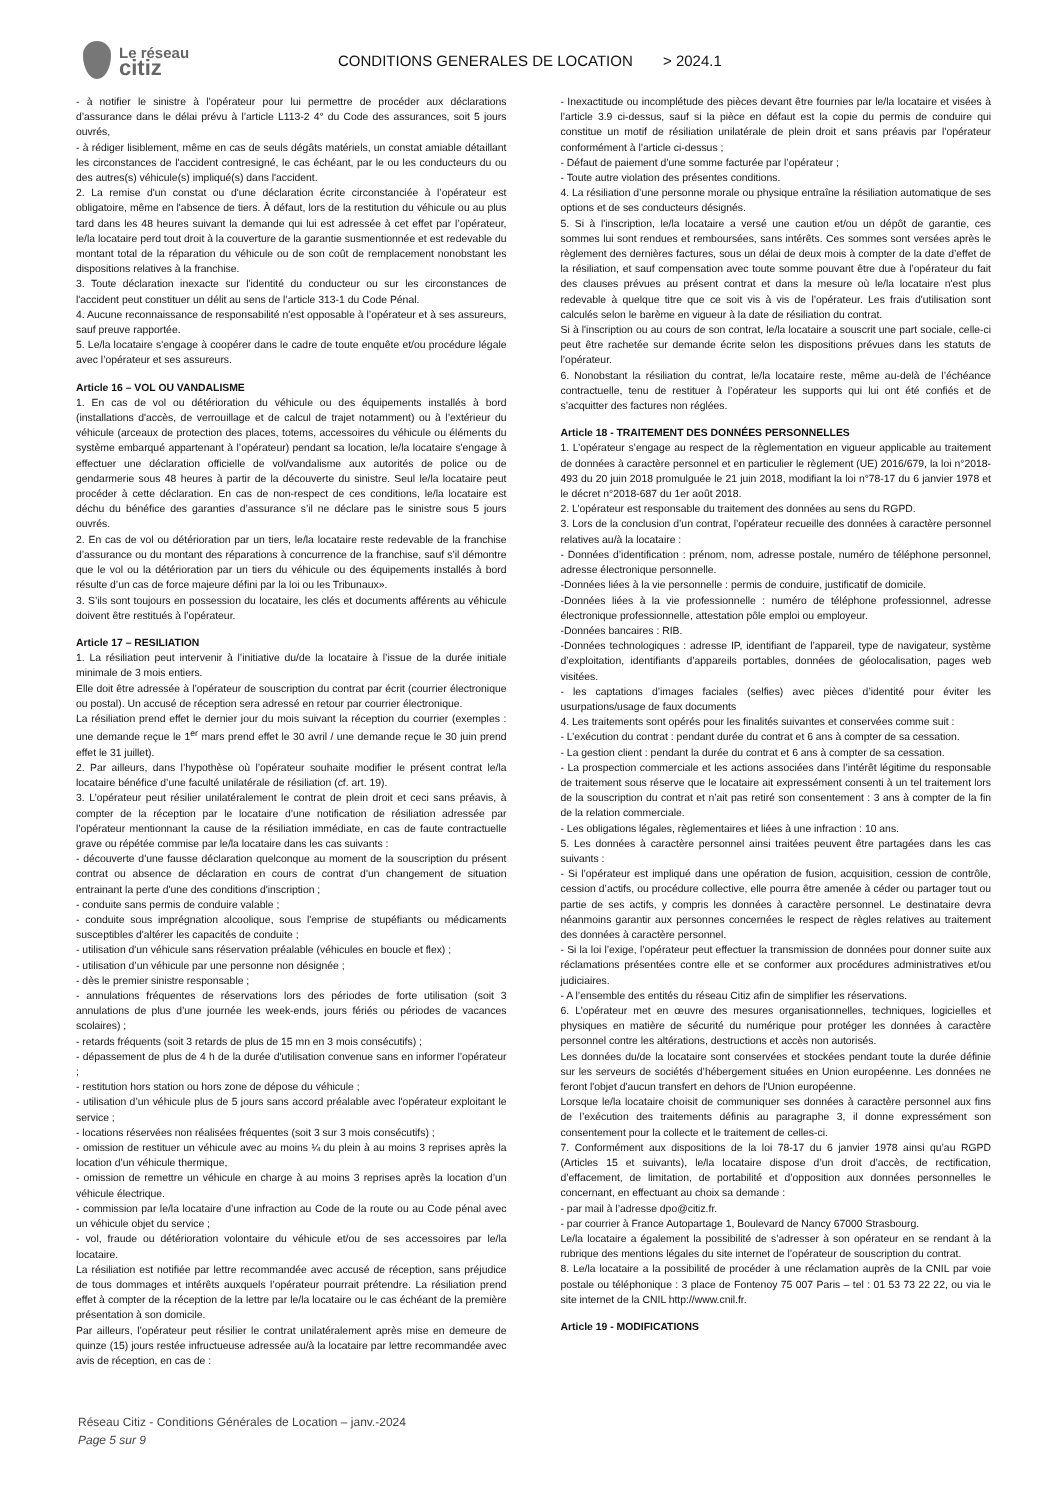Le réseau
citiz
CONDITIONS GENERALES DE LOCATION > 2024.1
- à notifier le sinistre à l’opérateur pour lui permettre de procéder aux déclarations d’assurance dans le délai prévu à l’article L113-2 4° du Code des assurances, soit 5 jours ouvrés,
- à rédiger lisiblement, même en cas de seuls dégâts matériels, un constat amiable détaillant les circonstances de l'accident contresigné, le cas échéant, par le ou les conducteurs du ou des autres(s) véhicule(s) impliqué(s) dans l'accident.
2. La remise d'un constat ou d'une déclaration écrite circonstanciée à l’opérateur est obligatoire, même en l'absence de tiers. À défaut, lors de la restitution du véhicule ou au plus tard dans les 48 heures suivant la demande qui lui est adressée à cet effet par l’opérateur, le/la locataire perd tout droit à la couverture de la garantie susmentionnée et est redevable du montant total de la réparation du véhicule ou de son coût de remplacement nonobstant les dispositions relatives à la franchise.
3. Toute déclaration inexacte sur l'identité du conducteur ou sur les circonstances de l'accident peut constituer un délit au sens de l’article 313-1 du Code Pénal.
4. Aucune reconnaissance de responsabilité n'est opposable à l’opérateur et à ses assureurs, sauf preuve rapportée.
5. Le/la locataire s'engage à coopérer dans le cadre de toute enquête et/ou procédure légale avec l’opérateur et ses assureurs.
Article 16 – VOL OU VANDALISME
1. En cas de vol ou détérioration du véhicule ou des équipements installés à bord (installations d'accès, de verrouillage et de calcul de trajet notamment) ou à l’extérieur du véhicule (arceaux de protection des places, totems, accessoires du véhicule ou éléments du système embarqué appartenant à l’opérateur) pendant sa location, le/la locataire s'engage à effectuer une déclaration officielle de vol/vandalisme aux autorités de police ou de gendarmerie sous 48 heures à partir de la découverte du sinistre. Seul le/la locataire peut procéder à cette déclaration. En cas de non-respect de ces conditions, le/la locataire est déchu du bénéfice des garanties d’assurance s’il ne déclare pas le sinistre sous 5 jours ouvrés.
2. En cas de vol ou détérioration par un tiers, le/la locataire reste redevable de la franchise d’assurance ou du montant des réparations à concurrence de la franchise, sauf s’il démontre que le vol ou la détérioration par un tiers du véhicule ou des équipements installés à bord résulte d’un cas de force majeure défini par la loi ou les Tribunaux».
3. S’ils sont toujours en possession du locataire, les clés et documents afférents au véhicule doivent être restitués à l’opérateur.
Article 17 – RESILIATION
1. La résiliation peut intervenir à l’initiative du/de la locataire à l’issue de la durée initiale minimale de 3 mois entiers.
Elle doit être adressée à l’opérateur de souscription du contrat par écrit (courrier électronique ou postal). Un accusé de réception sera adressé en retour par courrier électronique.
La résiliation prend effet le dernier jour du mois suivant la réception du courrier (exemples : une demande reçue le 1<sup>er</sup> mars prend effet le 30 avril / une demande reçue le 30 juin prend effet le 31 juillet).
2. Par ailleurs, dans l’hypothèse où l’opérateur souhaite modifier le présent contrat le/la locataire bénéfice d’une faculté unilatérale de résiliation (cf. art. 19).
3. L’opérateur peut résilier unilatéralement le contrat de plein droit et ceci sans préavis, à compter de la réception par le locataire d’une notification de résiliation adressée par l’opérateur mentionnant la cause de la résiliation immédiate, en cas de faute contractuelle grave ou répétée commise par le/la locataire dans les cas suivants :
- découverte d'une fausse déclaration quelconque au moment de la souscription du présent contrat ou absence de déclaration en cours de contrat d'un changement de situation entrainant la perte d'une des conditions d'inscription ;
- conduite sans permis de conduire valable ;
- conduite sous imprégnation alcoolique, sous l'emprise de stupéfiants ou médicaments susceptibles d'altérer les capacités de conduite ;
- utilisation d'un véhicule sans réservation préalable (véhicules en boucle et flex) ;
- utilisation d’un véhicule par une personne non désignée ;
- dès le premier sinistre responsable ;
- annulations fréquentes de réservations lors des périodes de forte utilisation (soit 3 annulations de plus d’une journée les week-ends, jours fériés ou périodes de vacances scolaires) ;
- retards fréquents (soit 3 retards de plus de 15 mn en 3 mois consécutifs) ;
- dépassement de plus de 4 h de la durée d'utilisation convenue sans en informer l’opérateur ;
- restitution hors station ou hors zone de dépose du véhicule ;
- utilisation d’un véhicule plus de 5 jours sans accord préalable avec l'opérateur exploitant le service ;
- locations réservées non réalisées fréquentes (soit 3 sur 3 mois consécutifs) ;
- omission de restituer un véhicule avec au moins ¼ du plein à au moins 3 reprises après la location d’un véhicule thermique,
- omission de remettre un véhicule en charge à au moins 3 reprises après la location d’un véhicule électrique.
- commission par le/la locataire d’une infraction au Code de la route ou au Code pénal avec un véhicule objet du service ;
- vol, fraude ou détérioration volontaire du véhicule et/ou de ses accessoires par le/la locataire.
La résiliation est notifiée par lettre recommandée avec accusé de réception, sans préjudice de tous dommages et intérêts auxquels l’opérateur pourrait prétendre. La résiliation prend effet à compter de la réception de la lettre par le/la locataire ou le cas échéant de la première présentation à son domicile.
Par ailleurs, l’opérateur peut résilier le contrat unilatéralement après mise en demeure de quinze (15) jours restée infructueuse adressée au/à la locataire par lettre recommandée avec avis de réception, en cas de :
- Inexactitude ou incomplétude des pièces devant être fournies par le/la locataire et visées à l’article 3.9 ci-dessus, sauf si la pièce en défaut est la copie du permis de conduire qui constitue un motif de résiliation unilatérale de plein droit et sans préavis par l’opérateur conformément à l’article ci-dessus ;
- Défaut de paiement d’une somme facturée par l’opérateur ;
- Toute autre violation des présentes conditions.
4. La résiliation d’une personne morale ou physique entraîne la résiliation automatique de ses options et de ses conducteurs désignés.
5. Si à l'inscription, le/la locataire a versé une caution et/ou un dépôt de garantie, ces sommes lui sont rendues et remboursées, sans intérêts. Ces sommes sont versées après le règlement des dernières factures, sous un délai de deux mois à compter de la date d’effet de la résiliation, et sauf compensation avec toute somme pouvant être due à l’opérateur du fait des clauses prévues au présent contrat et dans la mesure où le/la locataire n'est plus redevable à quelque titre que ce soit vis à vis de l’opérateur. Les frais d'utilisation sont calculés selon le barème en vigueur à la date de résiliation du contrat.
Si à l'inscription ou au cours de son contrat, le/la locataire a souscrit une part sociale, celle-ci peut être rachetée sur demande écrite selon les dispositions prévues dans les statuts de l’opérateur.
6. Nonobstant la résiliation du contrat, le/la locataire reste, même au-delà de l’échéance contractuelle, tenu de restituer à l’opérateur les supports qui lui ont été confiés et de s’acquitter des factures non réglées.
Article 18 - TRAITEMENT DES DONNÉES PERSONNELLES
1. L’opérateur s’engage au respect de la règlementation en vigueur applicable au traitement de données à caractère personnel et en particulier le règlement (UE) 2016/679, la loi n°2018-493 du 20 juin 2018 promulguée le 21 juin 2018, modifiant la loi n°78-17 du 6 janvier 1978 et le décret n°2018-687 du 1er août 2018.
2. L’opérateur est responsable du traitement des données au sens du RGPD.
3. Lors de la conclusion d’un contrat, l’opérateur recueille des données à caractère personnel relatives au/à la locataire :
- Données d’identification : prénom, nom, adresse postale, numéro de téléphone personnel, adresse électronique personnelle.
-Données liées à la vie personnelle : permis de conduire, justificatif de domicile.
-Données liées à la vie professionnelle : numéro de téléphone professionnel, adresse électronique professionnelle, attestation pôle emploi ou employeur.
-Données bancaires : RIB.
-Données technologiques : adresse IP, identifiant de l’appareil, type de navigateur, système d’exploitation, identifiants d’appareils portables, données de géolocalisation, pages web visitées.
- les captations d’images faciales (selfies) avec pièces d’identité pour éviter les usurpations/usage de faux documents
4. Les traitements sont opérés pour les finalités suivantes et conservées comme suit :
- L’exécution du contrat : pendant durée du contrat et 6 ans à compter de sa cessation.
- La gestion client : pendant la durée du contrat et 6 ans à compter de sa cessation.
- La prospection commerciale et les actions associées dans l’intérêt légitime du responsable de traitement sous réserve que le locataire ait expressément consenti à un tel traitement lors de la souscription du contrat et n’ait pas retiré son consentement : 3 ans à compter de la fin de la relation commerciale.
- Les obligations légales, règlementaires et liées à une infraction : 10 ans.
5. Les données à caractère personnel ainsi traitées peuvent être partagées dans les cas suivants :
- Si l’opérateur est impliqué dans une opération de fusion, acquisition, cession de contrôle, cession d’actifs, ou procédure collective, elle pourra être amenée à céder ou partager tout ou partie de ses actifs, y compris les données à caractère personnel. Le destinataire devra néanmoins garantir aux personnes concernées le respect de règles relatives au traitement des données à caractère personnel.
- Si la loi l’exige, l’opérateur peut effectuer la transmission de données pour donner suite aux réclamations présentées contre elle et se conformer aux procédures administratives et/ou judiciaires.
- A l’ensemble des entités du réseau Citiz afin de simplifier les réservations.
6. L’opérateur met en œuvre des mesures organisationnelles, techniques, logicielles et physiques en matière de sécurité du numérique pour protéger les données à caractère personnel contre les altérations, destructions et accès non autorisés.
Les données du/de la locataire sont conservées et stockées pendant toute la durée définie sur les serveurs de sociétés d’hébergement situées en Union européenne. Les données ne feront l'objet d'aucun transfert en dehors de l'Union européenne.
Lorsque le/la locataire choisit de communiquer ses données à caractère personnel aux fins de l’exécution des traitements définis au paragraphe 3, il donne expressément son consentement pour la collecte et le traitement de celles-ci.
7. Conformément aux dispositions de la loi 78-17 du 6 janvier 1978 ainsi qu’au RGPD (Articles 15 et suivants), le/la locataire dispose d’un droit d’accès, de rectification, d’effacement, de limitation, de portabilité et d’opposition aux données personnelles le concernant, en effectuant au choix sa demande :
- par mail à l’adresse dpo@citiz.fr.
- par courrier à France Autopartage 1, Boulevard de Nancy 67000 Strasbourg.
Le/la locataire a également la possibilité de s’adresser à son opérateur en se rendant à la rubrique des mentions légales du site internet de l’opérateur de souscription du contrat.
8. Le/la locataire a la possibilité de procéder à une réclamation auprès de la CNIL par voie postale ou téléphonique : 3 place de Fontenoy 75 007 Paris – tel : 01 53 73 22 22, ou via le site internet de la CNIL http://www.cnil.fr.
Article 19 - MODIFICATIONS
Réseau Citiz - Conditions Générales de Location – janv.-2024
Page 5 sur 9